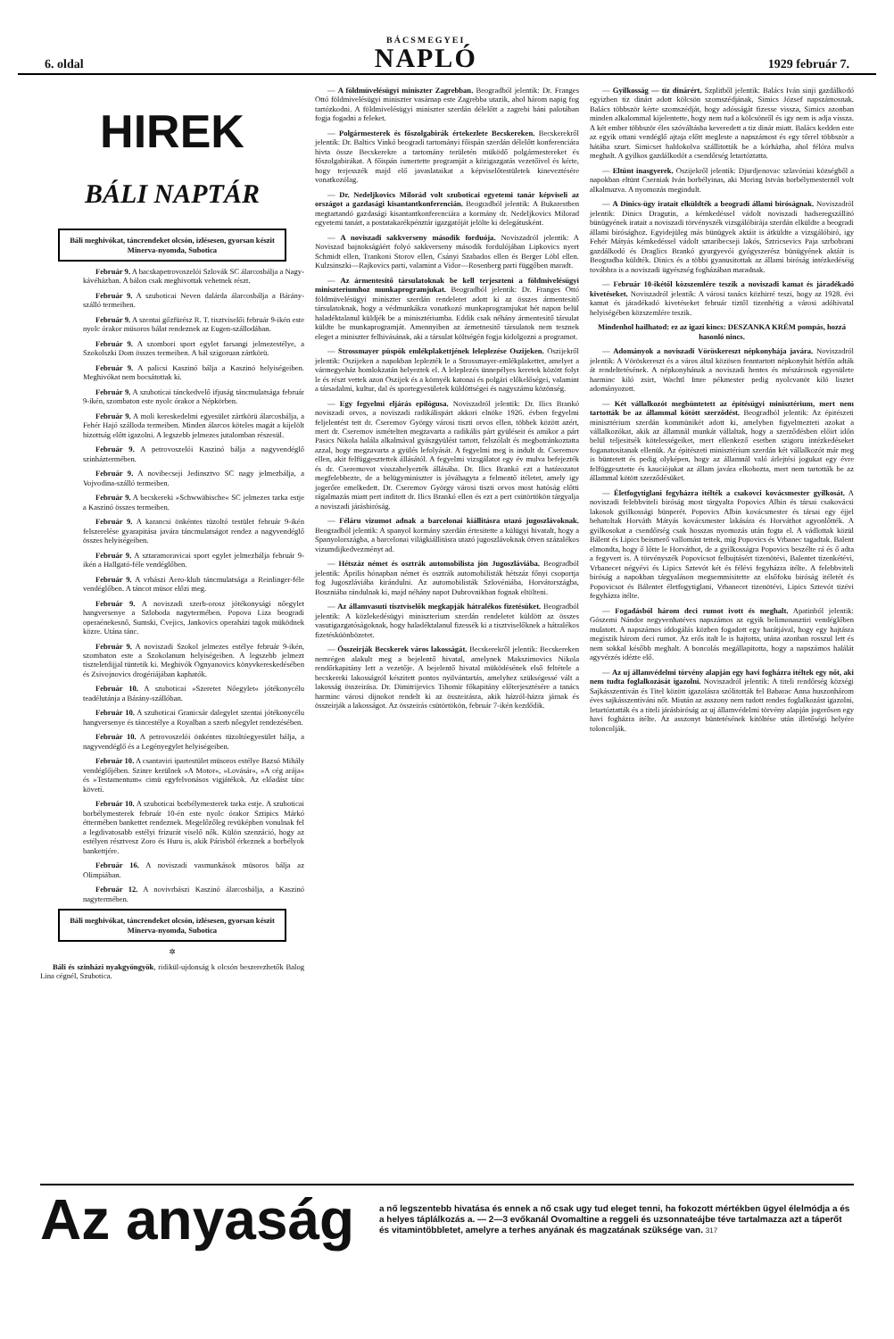6. oldal BÁCSMEGYEI
NAPLÓ 1929 február 7.
HIREK
BÁLI NAPTÁR
Báli meghivókat, táncrendeket olcsón, izlésesen, gyorsan készit Minerva-nyomda, Subotica
Február 9. A bacskapetrovoszelói Szlovák SC álarcosbálja a Nagy-kávéházban. A bálon csak meghivottak vehetnek részt.
Február 9. A szuboticai Neven dalárda álarcosbálja a Bárány-szálló termeiben.
Február 9. A szentai gőzfürész R. T. tisztviselői február 9-ikén este nyolc órakor müsoros bálat rendeznek az Eugen-szállodában.
Február 9. A szombori sport egylet farsangi jelmezestélye, a Szokolszki Dom összes termeiben. A bál szigoruan zártkörü.
Február 9. A palicsi Kaszinó bálja a Kaszinó helyiségeiben. Meghivókat nem bocsátottak ki.
Február 9. A szuboticai tánckedvelő ifjuság táncmulatsága február 9-ikén, szombaton este nyolc órakor a Népkörben.
Február 9. A moli kereskedelmi egyesület zártkörü álarcosbálja, a Fehér Hajó szálloda termeiben. Minden álarcos köteles magát a kijelölt bizottság előtt igazolni. A legszebb jelmezes jutalomban részesül.
Február 9. A petrovoszelói Kaszinó bálja a nagyvendéglő szinháztermében.
Február 9. A novibecseji Jedinsztvo SC nagy jelmezbálja, a Vojvodina-szálló termeiben.
Február 9. A becskereki »Schwwäbische« SC jelmezes tarka estje a Kaszinó összes termeiben.
Február 9. A karancsi önkéntes tüzoltó testület február 9-ikén felszerelése gyarapitása javára táncmulatságot rendez a nagyvendéglő összes helyiségeiben.
Február 9. A sztaramoravicai sport egylet jelmezbálja február 9-ikén a Hallgató-féle vendéglőben.
Február 9. A vrbászi Aero-klub táncmulatsága a Reinlinger-féle vendéglőben. A táncot müsor előzi meg.
Február 9. A noviszadi szerb-orosz jótékonysági nőegylet hangversenye a Szloboda nagytermében. Popova Liza beogradi operaénekesnő, Sumski, Cvejics, Jankovics operaházi tagok müködnek közre. Utána tánc.
Február 9. A noviszadi Szokol jelmezes estélye február 9-ikén, szombaton este a Szokolanum helyiségeiben. A legszebb jelmezt tiszteletdijjal tüntetik ki. Meghivók Ognyanovics könyvkereskedésében és Zsivojnovics drogériájában kaphatók.
Február 10. A szuboticai »Szeretet Nőegylet« jótékonycélu teadélutánja a Bárány-szállóban.
Február 10. A szuboticai Granicsár dalegylet szentai jótékonycélu hangversenye és táncestélye a Royalban a szerb nőegylet rendezésében.
Február 10. A petrovoszelói önkéntes tüzoltóegyesület bálja, a nagyvendéglő és a Legényegylet helyiségeiben.
Február 10. A csantaviri ipartestület müsoros estélye Bazsó Mihály vendéglőjében. Szinre kerülnek »A Motor«, »Lovásár«, »A cég arája« és »Testamentum« cimü egyfelvonásos vigjátékok. Az előadást tánc követi.
Február 10. A szuboticai borbélymesterek tarka estje. A szuboticai borbélymesterek február 10-én este nyolc órakor Sztipics Márkó éttermében bankettet rendeznek. Megelőzőleg revüképben vonulnak fel a legdivatosabb estélyi frizurát viselő nők. Külön szenzáció, hogy az estélyen résztvesz Zoro és Huru is, akik Párisból érkeznek a borbélyok bankettjére.
Február 16. A noviszadi vasmunkások müsoros bálja az Olimpiában.
Február 12. A novivrbászi Kaszinó álarcosbálja, a Kaszinó nagytermében.
Báli meghivókat, táncrendeket olcsón, izlésesen, gyorsan készit Minerva-nyomda, Subotica
✲
Báli és szinházi nyakgyöngyök, ridikül-ujdonság k olcsón beszerezhetők Balog Lina cégnél, Szubotica.
— A földmüvelésügyi miniszter Zagrebban. Beogradból jelentik: Dr. Franges Ottó földmivelésügyi miniszter vasárnap este Zagrebba utazik, ahol három napig fog tartózkodni. A földmivelésügyi miniszter szerdán délelőtt a zagrebi báni palotában fogja fogadni a feleket.
— Polgármesterek és főszolgabirák értekezlete Becskereken. Becskerekről jelentik: Dr. Baltics Vinkó beogradi tartományi főispán szerdán délelőtt konferenciára hivta össze Becskerekre a tartomány területén müködő polgármestereket és főszolgabirákat. A főispán ismertette programját a közigazgatás vezetőivel és kérte, hogy terjesszék majd elő javaslataikat a képviselőtestületek kineveztésére vonatkozólag.
— Dr. Nedeljkovics Milorád volt szuboticai egyetemi tanár képviseli az országot a gazdasági kisantantkonferencián. Beogradból jelentik: A Bukarestben megtartandó gazdasági kisantantkonferenciára a kormány dr. Nedeljkovics Milorad egyetemi tanárt, a postatakarékpénztár igazgatóját jelölte ki delegátusként.
— A noviszadi sakkverseny második forduója. Noviszadról jelentik: A Noviszad bajnokságáért folyó sakkverseny második fordulójában Lipkovics nyert Schmidt ellen, Trankoni Storov ellen, Csányi Szabados ellen és Berger Löbl ellen. Kulzsinszki—Rajkovics parti, valamint a Vidor—Rosenberg parti függőben maradt.
— Az ármentesitő társulatoknak be kell terjeszteni a földmivelésügyi miniszteriumhoz munkaprogramjukat. Beogradból jelentik: Dr. Franges Ottó földmüvelésügyi miniszter szerdán rendeletet adott ki az összes ármentesitő társulatoknak, hogy a védmunkákra vonatkozó munkaprogramjukat hét napon belül haladéktalanul küldjék be a minisztériumba. Eddik csak néhány ármentesitő társulat küldte be munkaprogramját. Amennyiben az ármetnesitő társulatok nem tesznek eleget a miniszter felhivásának, aki a társulat költségén fogja kidolgozni a programot.
— Strossmayer püspök emlékplakettjének leleplezése Oszijeken. Oszijekről jelentik: Oszijeken a napokban leplezték le a Strossmayer-emlékplakettet, amelyet a vármegyeház homlokzatán helyeztek el. A leleplezés ünnepélyes keretek között folyt le és részt vettek azon Oszijek és a környék katonai és polgári előkelőségei, valamint a társadalmi, kultur, dal és sportegyesületek küldöttségei és nagyszámu közönség.
— Egy fegyelmi eljárás epilógusa. Noviszadról jelentik: Dr. Ilics Brankó noviszadi orvos, a noviszadi radikálispárt akkori elnöke 1926. évben fegyelmi feljelentést tett dr. Cseremov György városi tiszti orvos ellen, többek között azért, mert dr. Cseremov ismételten megzavarta a radikális párt gyüléseit és amikor a párt Pasics Nikola halála alkalmával gyászgyülést tartott, felszólalt és megbotránkoztatta azzal, hogy megzavarta a gyülés lefolyását. A fegyelmi meg is indult dr. Cseremov ellen, akit felfüggesztettek állásától. A fegyelmi vizsgálatot egy év mulva befejezték és dr. Cseremovot visszahelyezték állásába. Dr. Ilics Brankó ezt a határozatot megfelebbezte, de a belügyminiszter is jóváhagyta a felmentő itéletet, amely igy jogerőre emelkedett. Dr. Cseremov György városi tiszti orvos most hatóság előtti rágalmazás miatt pert inditott dr. Ilics Brankó ellen és ezt a pert csütörtökön tárgyalja a noviszadi járásbiróság.
— Féláru vizumot adnak a barcelonai kiállitásra utazó jugoszlávoknak. Beogradból jelentik: A spanyol kormány szerdán értesitette a külügyi hivatalt, hogy a Spanyolországba, a barcelonai világkiállitásra utazó jugoszlávoknak ötven százalékos vizumdijkedvezményt ad.
— Hétszáz német és osztrák automobilista jön Jugoszláviába. Beogradból jelentik: Április hónapban német és osztrák automobilisták hétszáz főnyi csoportja fog Jugoszláviába kirándulni. Az automobilisták Szlovéniába, Horvátországba, Boszniába rándulnak ki, majd néhány napot Dubrovnikban fognak eltölteni.
— Az államvasuti tisztviselők megkapják hátralékos fizetésüket. Beogradból jelentik: A közlekedésügyi miniszterium szerdán rendeletet küldött az összes vasutigazgatóságoknak, hogy haladéktalanul fizessék ki a tisztviselőknek a hátralékos fizetésküönbözetet.
— Összeirják Becskerek város lakosságát. Becskerekről jelentik: Becskereken nemrégen alakult meg a bejelentő hivatal, amelynek Makszimovics Nikola rendőrkapitány lett a vezetője. A bejelentő hivatal müködésének első feltétele a becskereki lakosságról készitett pontos nyilvántartás, amelyhez szükségessé vált a lakosság összeirása. Dr. Dimitrijevics Tihomir főkapitány előterjesztésére a tanács harminc városi dijnokot rendelt ki az összeirásra, akik házról-házra járnak és összeirják a lakosságot. Az összeirás csütörtökön, február 7-ikén kezdődik.
— Gyilkosság — tiz dinárért. Szplitből jelentik: Balács Iván sinji gazdálkodó egyizben tiz dinárt adott kölcsön szomszédjának, Simics József napszámosnak. Balács többször kérte szomszédját, hogy adósságát fizesse vissza, Simics azonban minden alkalommal kijelentette, hogy nem tud a kölcsönről és igy nem is adja vissza. A két ember többször éles szóváltásba keveredett a tiz dinár miatt. Balács kedden este az egyik ottani vendéglő ajtaja előtt megleste a napszámost és egy tőrrel többször a hátába szurt. Simicset haldokolva szállitották be a kórházba, ahol félóra mulva meghalt. A gyilkos gazdálkodót a csendőrség letartóztatta.
— Eltünt inasgyerek. Oszijekről jelentik: Djurdjenovac szlavóniai községből a napokban eltünt Cserniak Iván borbélyinas, aki Moring István borbélymesternél volt alkalmazva. A nyomozás megindult.
— A Dinics-ügy iratait elküldték a beogradi állami biróságnak. Noviszadról jelentik: Dinics Dragutin, a kémkedéssel vádolt noviszadi hadseregszállitó bünügyének iratait a noviszadi törvényszék vizsgálóbirája szerdán elküldte a beogradi állami birósághoz. Egyidejüleg más bünügyek aktáit is átküldte a vizsgálóbiró, igy Fehér Mátyás kémkedéssel vádolt sztaribecseji lakós, Sztricsevics Paja szrbobrani gazdálkodó és Draglics Brankó gyurgyevói gyógyszerész bünügyének aktáit is Beogradba küldték. Dinics és a többi gyanusitottak az állami biróság intézkedéséig továbbra is a noviszadi ügyészség fogházában maradnak.
— Február 10-ikétől közszemlére teszik a noviszadi kamat és járadékadó kivetéseket. Noviszadról jelentik: A városi tanács közhirré teszi, hogy az 1928. évi kamat és járadékadó kivetéseket február tiztől tizenhétig a városi adóhivatal helyiségében közszemlére teszik.
Mindenhol hailhatod: ez az igazi kincs: DESZANKA KRÉM pompás, hozzá hasonló nincs.
— Adományok a noviszadi Vöröskereszt népkonyhája javára. Noviszadról jelentik: A Vöröskereszt és a város által közösen fenntartott népkonyhát hétfőn adták át rendeltetésének. A népkonyhának a noviszadi hentes és mészárosok egyesülete harminc kiló zsirt, Wachtl Imre pékmester pedig nyolcvanöt kiló lisztet adományozott.
— Két vállalkozót megbüntetett az épitésügyi minisztérium, mert nem tartották be az állammal kötött szerződést. Beogradból jelentik: Az épitészeti minisztérium szerdán kommünikét adott ki, amelyben figyelmezteti azokat a vállalkozókat, akik az államnál munkát vállaltak, hogy a szerződésben előirt időn belül teljesitsék kötelességeiket, mert ellenkező esetben szigoru intézkedéseket foganatositanak ellenük. Az épitészeti minisztérium szerdán két vállalkozót már meg is büntetett és pedig olyképen, hogy az államnál való árlejtési jogukat egy évre felfüggesztette és kauciójukat az állam javára elkobozta, mert nem tartották be az állammal kötött szerződésüket.
— Életfogytiglani fegyházra itélték a csakovci kovácsmester gyilkosát. A noviszadi felebbviteli biróság most tárgyalta Popovics Albin és társai csakovácsi lakosok gyilkossági bünperét. Popovics Albin kovácsmester és társai egy éjjel behatoltak Horváth Mátyás kovácsmester lakására és Horváthot agyonlőtték. A gyilkosokat a csendőrség csak hosszas nyomozás után fogta el. A vádlottak közül Bálent és Lipics beismerő vallomást tettek, mig Popovics és Vrbanec tagadtak. Balent elmondta, hogy ő lőtte le Horváthot, de a gyilkosságra Popovics beszélte rá és ő adta a fegyvert is. A törvényszék Popovicsot felbujtásért tizenötévi, Balentet tizenkétévi, Vrbanecet négyévi és Lipics Sztevót két és félévi fegyházra itélte. A felebbviteli biróság a napokban tárgyaláson megsemmisitette az elsőfoku biróság itéletét és Popovicsot és Bálentet életfogytiglani, Vrbanecet tizenötévi, Lipics Sztevót tizévi fegyházra itélte.
— Fogadásból három deci rumot ivott és meghalt. Apatinból jelentik: Gószemi Nándor negyvenhatéves napszámos az egyik belimonasztiri vendéglőben mulatott. A napszámos iddogálás közben fogadott egy barátjával, hogy egy hajtásra megiszik három deci rumot. Az erős italt le is hajtotta, utána azonban rosszul lett és nem sokkal később meghalt. A boncolás megállapitotta, hogy a napszámos halálát agyvérzés idézte elő.
— Az uj államvédelmi törvény alapján egy havi fogházra itéltek egy nőt, aki nem tudta foglalkozását igazolni. Noviszadról jelentik: A titeli rendőrség községi Sajkásszentiván és Titel között igazolásra szólitották fel Babarac Anna huszonhárom éves sajkásszentiváni nőt. Miután az asszony nem tudott rendes foglalkozást igazolni, letartóztatták és a titeli járásbiróság az uj államvédelmi törvény alapján jogerősen egy havi fogházra itélte. Az asszonyt büntetésének kitöltése után illetőségi helyére toloncolják.
Az anyaság
a nő legszentebb hivatása és ennek a nő csak ugy tud eleget tenni, ha fokozott mértékben ügyel élelmódja a és a helyes táplálkozás a. — 2—3 evőkanál Ovomaltine a reggeli és uzsonnateájbe téve tartalmazza azt a táperőt és vitamintöbbletet, amelyre a terhes anyának és magzatának szüksége van. 317